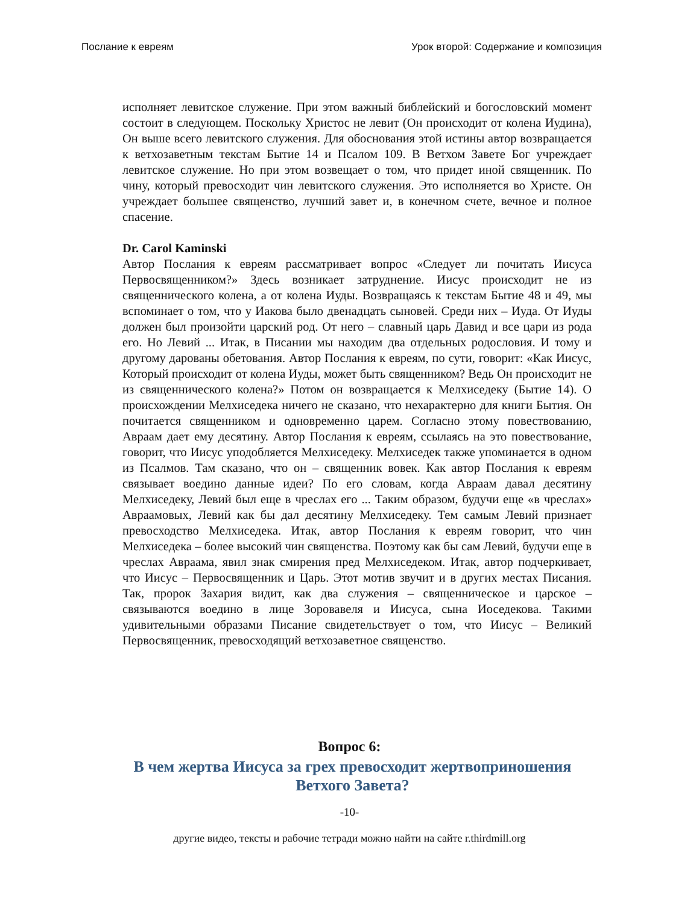Послание к евреям Урок второй: Содержание и композиция
исполняет левитское служение. При этом важный библейский и богословский момент состоит в следующем. Поскольку Христос не левит (Он происходит от колена Иудина), Он выше всего левитского служения. Для обоснования этой истины автор возвращается к ветхозаветным текстам Бытие 14 и Псалом 109. В Ветхом Завете Бог учреждает левитское служение. Но при этом возвещает о том, что придет иной священник. По чину, который превосходит чин левитского служения. Это исполняется во Христе. Он учреждает большее священство, лучший завет и, в конечном счете, вечное и полное спасение.
Dr. Carol Kaminski
Автор Послания к евреям рассматривает вопрос «Следует ли почитать Иисуса Первосвященником?» Здесь возникает затруднение. Иисус происходит не из священнического колена, а от колена Иуды. Возвращаясь к текстам Бытие 48 и 49, мы вспоминает о том, что у Иакова было двенадцать сыновей. Среди них – Иуда. От Иуды должен был произойти царский род. От него – славный царь Давид и все цари из рода его. Но Левий ... Итак, в Писании мы находим два отдельных родословия. И тому и другому дарованы обетования. Автор Послания к евреям, по сути, говорит: «Как Иисус, Который происходит от колена Иуды, может быть священником? Ведь Он происходит не из священнического колена?» Потом он возвращается к Мелхиседеку (Бытие 14). О происхождении Мелхиседека ничего не сказано, что нехарактерно для книги Бытия. Он почитается священником и одновременно царем. Согласно этому повествованию, Авраам дает ему десятину. Автор Послания к евреям, ссылаясь на это повествование, говорит, что Иисус уподобляется Мелхиседеку. Мелхиседек также упоминается в одном из Псалмов. Там сказано, что он – священник вовек. Как автор Послания к евреям связывает воедино данные идеи? По его словам, когда Авраам давал десятину Мелхиседеку, Левий был еще в чреслах его ... Таким образом, будучи еще «в чреслах» Авраамовых, Левий как бы дал десятину Мелхиседеку. Тем самым Левий признает превосходство Мелхиседека. Итак, автор Послания к евреям говорит, что чин Мелхиседека – более высокий чин священства. Поэтому как бы сам Левий, будучи еще в чреслах Авраама, явил знак смирения пред Мелхиседеком. Итак, автор подчеркивает, что Иисус – Первосвященник и Царь. Этот мотив звучит и в других местах Писания. Так, пророк Захария видит, как два служения – священническое и царское – связываются воедино в лице Зоровавеля и Иисуса, сына Иоседекова. Такими удивительными образами Писание свидетельствует о том, что Иисус – Великий Первосвященник, превосходящий ветхозаветное священство.
Вопрос 6:
В чем жертва Иисуса за грех превосходит жертвоприношения Ветхого Завета?
-10-
другие видео, тексты и рабочие тетради можно найти на сайте r.thirdmill.org